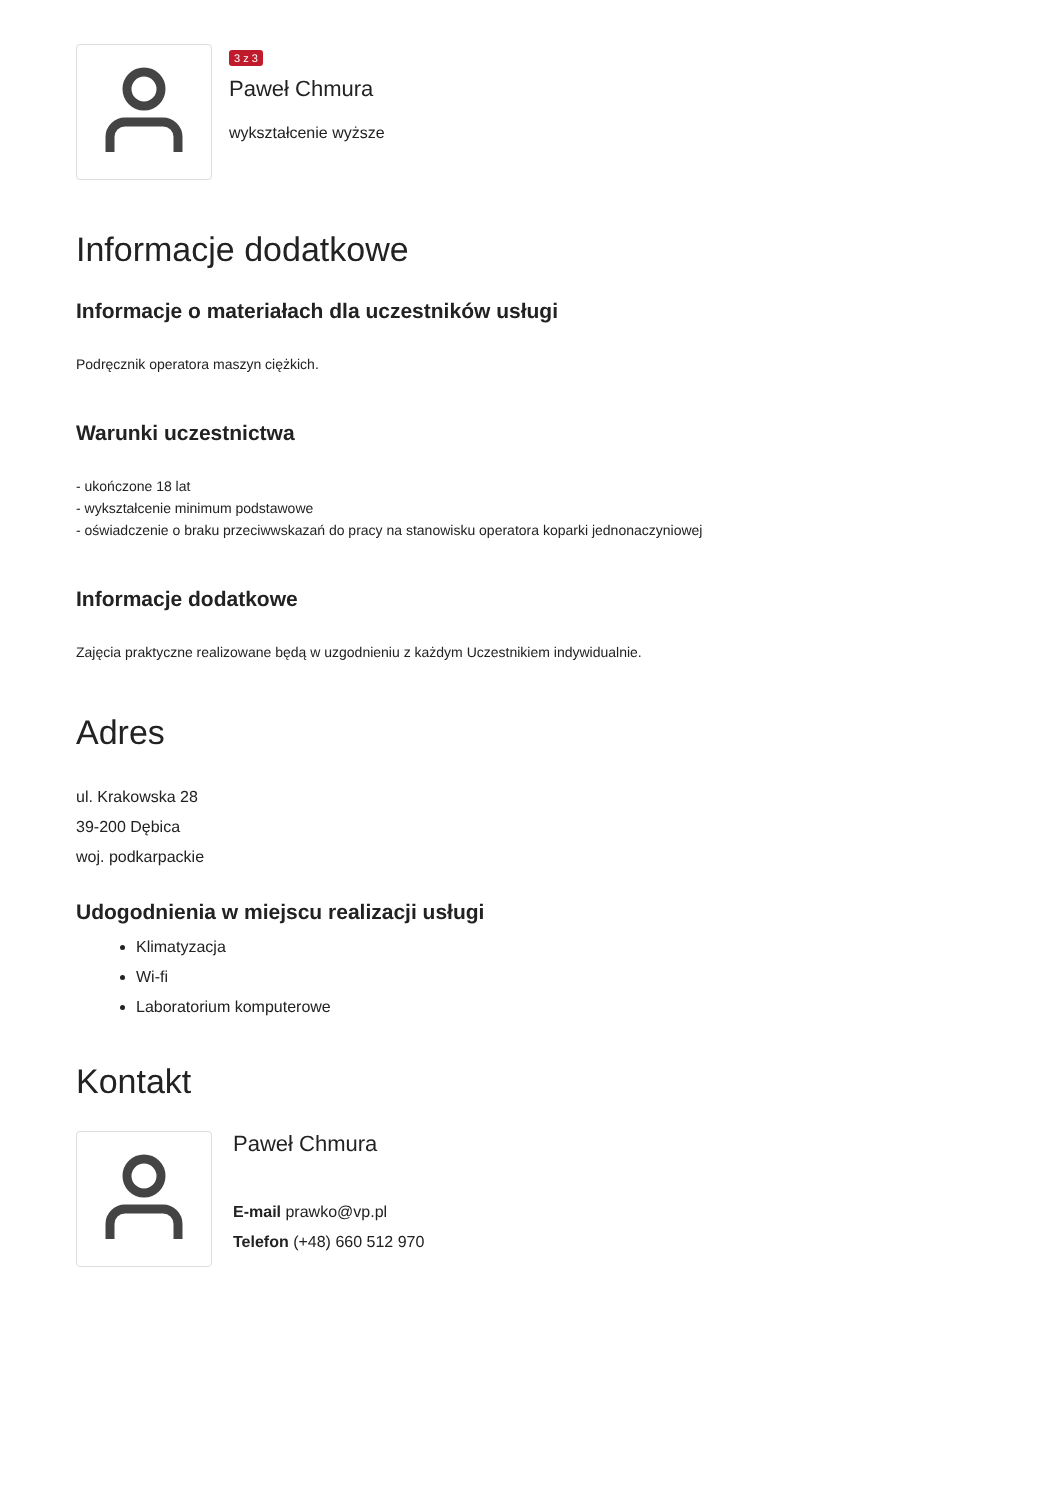3 z 3
Paweł Chmura
wykształcenie wyższe
Informacje dodatkowe
Informacje o materiałach dla uczestników usługi
Podręcznik operatora maszyn ciężkich.
Warunki uczestnictwa
- ukończone 18 lat
- wykształcenie minimum podstawowe
- oświadczenie o braku przeciwwskazań do pracy na stanowisku operatora koparki jednonaczyniowej
Informacje dodatkowe
Zajęcia praktyczne realizowane będą w uzgodnieniu z każdym Uczestnikiem indywidualnie.
Adres
ul. Krakowska 28
39-200 Dębica
woj. podkarpackie
Udogodnienia w miejscu realizacji usługi
Klimatyzacja
Wi-fi
Laboratorium komputerowe
Kontakt
Paweł Chmura
E-mail prawko@vp.pl
Telefon (+48) 660 512 970